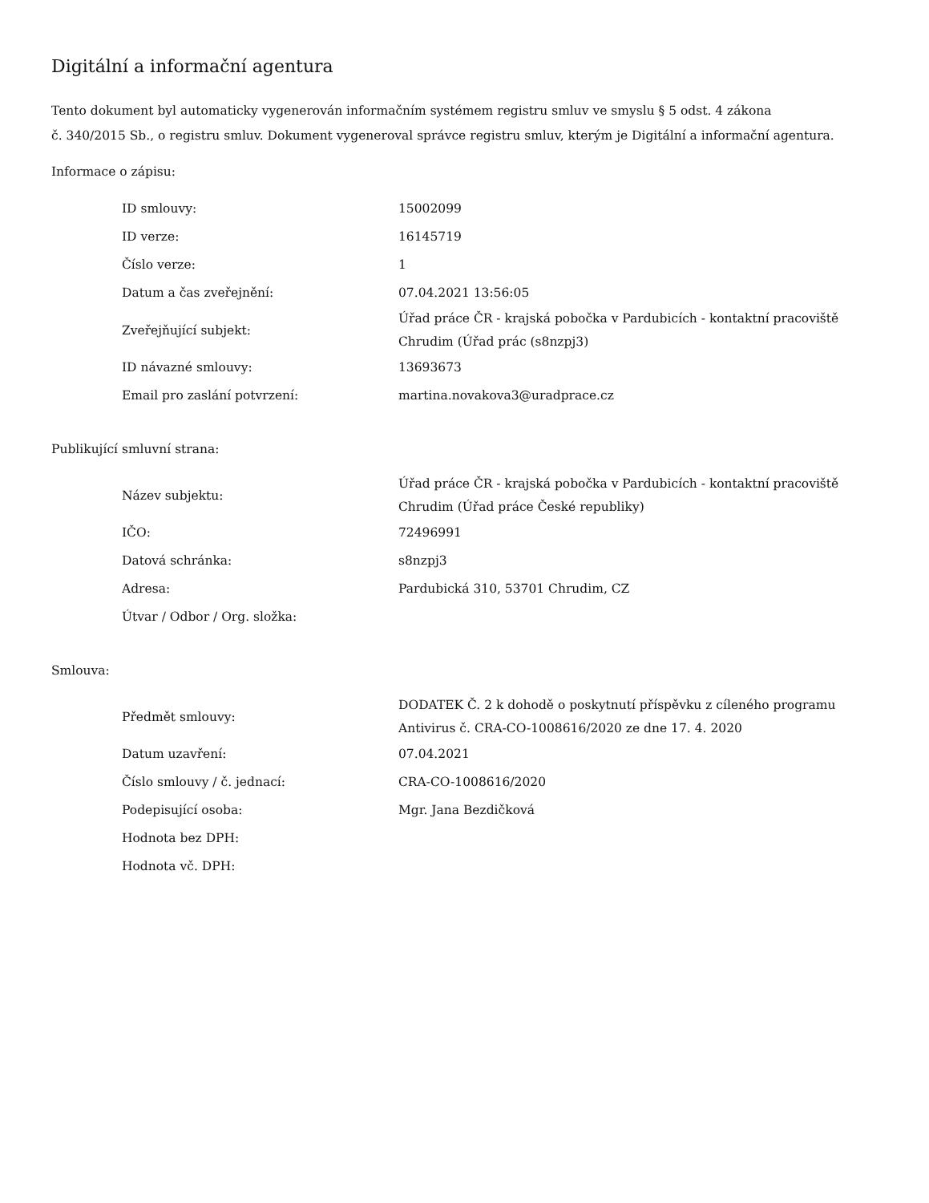Digitální a informační agentura
Tento dokument byl automaticky vygenerován informačním systémem registru smluv ve smyslu § 5 odst. 4 zákona
č. 340/2015 Sb., o registru smluv. Dokument vygeneroval správce registru smluv, kterým je Digitální a informační agentura.
Informace o zápisu:
| ID smlouvy: | 15002099 |
| ID verze: | 16145719 |
| Číslo verze: | 1 |
| Datum a čas zveřejnění: | 07.04.2021 13:56:05 |
| Zveřejňující subjekt: | Úřad práce ČR - krajská pobočka v Pardubicích - kontaktní pracoviště Chrudim (Úřad prác (s8nzpj3) |
| ID návazné smlouvy: | 13693673 |
| Email pro zaslání potvrzení: | martina.novakova3@uradprace.cz |
Publikující smluvní strana:
| Název subjektu: | Úřad práce ČR - krajská pobočka v Pardubicích - kontaktní pracoviště Chrudim (Úřad práce České republiky) |
| IČO: | 72496991 |
| Datová schránka: | s8nzpj3 |
| Adresa: | Pardubická 310, 53701 Chrudim, CZ |
| Útvar / Odbor / Org. složka: | |
Smlouva:
| Předmět smlouvy: | DODATEK Č. 2 k dohodě o poskytnutí příspěvku z cíleného programu Antivirus č. CRA-CO-1008616/2020 ze dne 17. 4. 2020 |
| Datum uzavření: | 07.04.2021 |
| Číslo smlouvy / č. jednací: | CRA-CO-1008616/2020 |
| Podepisující osoba: | Mgr. Jana Bezdičková |
| Hodnota bez DPH: | |
| Hodnota vč. DPH: | |